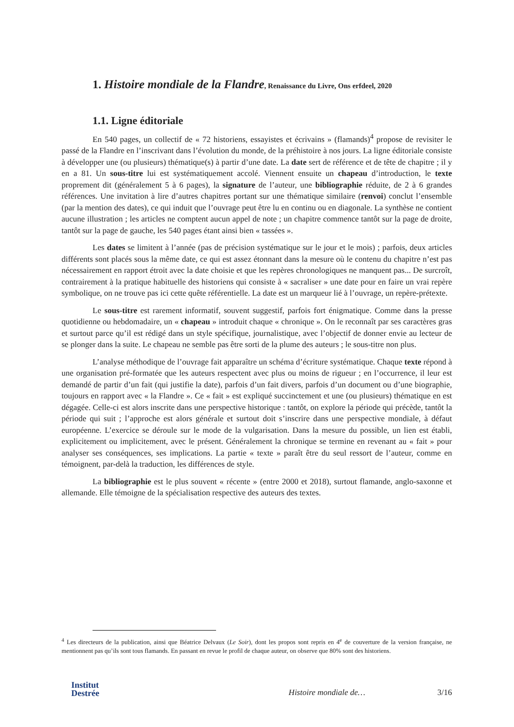1. Histoire mondiale de la Flandre, Renaissance du Livre, Ons erfdeel, 2020
1.1. Ligne éditoriale
En 540 pages, un collectif de « 72 historiens, essayistes et écrivains » (flamands)<sup>4</sup> propose de revisiter le passé de la Flandre en l’inscrivant dans l’évolution du monde, de la préhistoire à nos jours. La ligne éditoriale consiste à développer une (ou plusieurs) thématique(s) à partir d’une date. La date sert de référence et de tête de chapitre ; il y en a 81. Un sous-titre lui est systématiquement accolé. Viennent ensuite un chapeau d’introduction, le texte proprement dit (généralement 5 à 6 pages), la signature de l’auteur, une bibliographie réduite, de 2 à 6 grandes références. Une invitation à lire d’autres chapitres portant sur une thématique similaire (renvoi) conclut l’ensemble (par la mention des dates), ce qui induit que l’ouvrage peut être lu en continu ou en diagonale. La synthèse ne contient aucune illustration ; les articles ne comptent aucun appel de note ; un chapitre commence tantôt sur la page de droite, tantôt sur la page de gauche, les 540 pages étant ainsi bien « tassées ».
Les dates se limitent à l’année (pas de précision systématique sur le jour et le mois) ; parfois, deux articles différents sont placés sous la même date, ce qui est assez étonnant dans la mesure où le contenu du chapitre n’est pas nécessairement en rapport étroit avec la date choisie et que les repères chronologiques ne manquent pas... De surcroît, contrairement à la pratique habituelle des historiens qui consiste à « sacraliser » une date pour en faire un vrai repère symbolique, on ne trouve pas ici cette quête référentielle. La date est un marqueur lié à l’ouvrage, un repère-prétexte.
Le sous-titre est rarement informatif, souvent suggestif, parfois fort énigmatique. Comme dans la presse quotidienne ou hebdomadaire, un « chapeau » introduit chaque « chronique ». On le reconnaît par ses caractères gras et surtout parce qu’il est rédigé dans un style spécifique, journalistique, avec l’objectif de donner envie au lecteur de se plonger dans la suite. Le chapeau ne semble pas être sorti de la plume des auteurs ; le sous-titre non plus.
L’analyse méthodique de l’ouvrage fait apparaître un schéma d’écriture systématique. Chaque texte répond à une organisation pré-formatée que les auteurs respectent avec plus ou moins de rigueur ; en l’occurrence, il leur est demandé de partir d’un fait (qui justifie la date), parfois d’un fait divers, parfois d’un document ou d’une biographie, toujours en rapport avec « la Flandre ». Ce « fait » est expliqué succinctement et une (ou plusieurs) thématique en est dégagée. Celle-ci est alors inscrite dans une perspective historique : tantôt, on explore la période qui précède, tantôt la période qui suit ; l’approche est alors générale et surtout doit s’inscrire dans une perspective mondiale, à défaut européenne. L’exercice se déroule sur le mode de la vulgarisation. Dans la mesure du possible, un lien est établi, explicitement ou implicitement, avec le présent. Généralement la chronique se termine en revenant au « fait » pour analyser ses conséquences, ses implications. La partie « texte » paraît être du seul ressort de l’auteur, comme en témoignent, par-delà la traduction, les différences de style.
La bibliographie est le plus souvent « récente » (entre 2000 et 2018), surtout flamande, anglo-saxonne et allemande. Elle témoigne de la spécialisation respective des auteurs des textes.
<sup>4</sup> Les directeurs de la publication, ainsi que Béatrice Delvaux (Le Soir), dont les propos sont repris en 4<sup>e</sup> de couverture de la version française, ne mentionnent pas qu’ils sont tous flamands. En passant en revue le profil de chaque auteur, on observe que 80% sont des historiens.
Institut
Destrée
Histoire mondiale de…
3/16